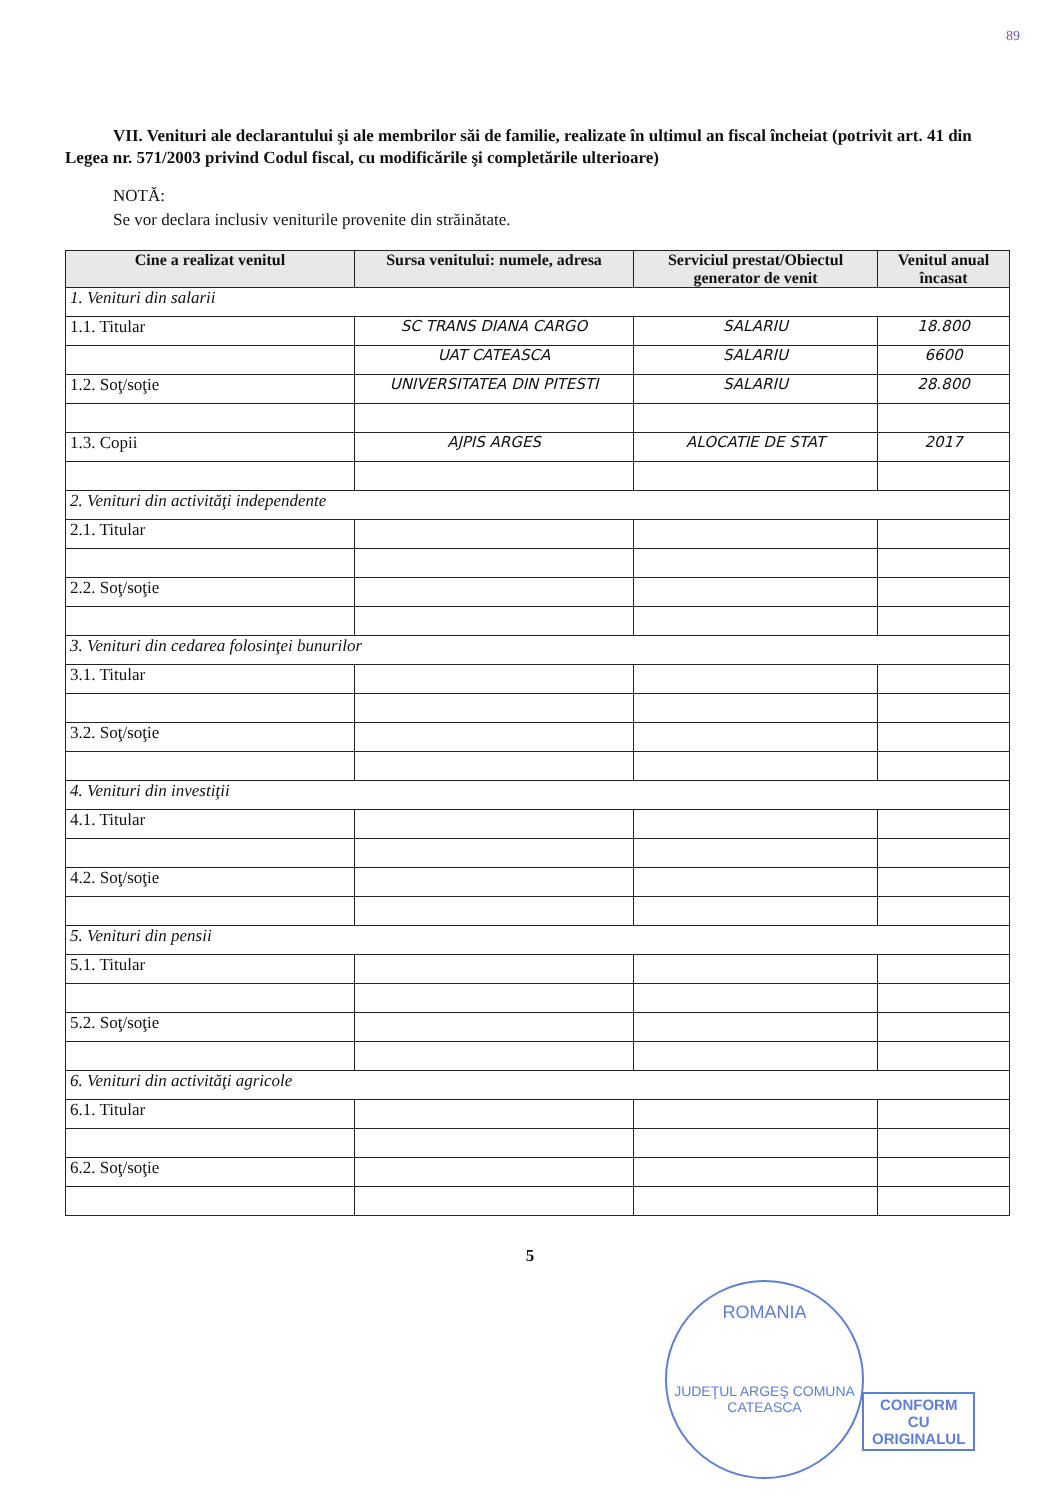89
VII. Venituri ale declarantului şi ale membrilor săi de familie, realizate în ultimul an fiscal încheiat (potrivit art. 41 din Legea nr. 571/2003 privind Codul fiscal, cu modificările şi completările ulterioare)
NOTĂ:
Se vor declara inclusiv veniturile provenite din străinătate.
| Cine a realizat venitul | Sursa venitului: numele, adresa | Serviciul prestat/Obiectul generator de venit | Venitul anual încasat |
| --- | --- | --- | --- |
| 1. Venituri din salarii | | | |
| 1.1. Titular | SC TRANS DIANA CARGO | SALARIU | 18.800 |
| | UAT CATEASCA | SALARIU | 6600 |
| 1.2. Soţ/soţie | UNIVERSITATEA DIN PITESTI | SALARIU | 28.800 |
| 1.3. Copii | AJPIS ARGES | ALOCATIE DE STAT | 2017 |
| 2. Venituri din activităţi independente | | | |
| 2.1. Titular | | | |
| 2.2. Soţ/soţie | | | |
| 3. Venituri din cedarea folosinţei bunurilor | | | |
| 3.1. Titular | | | |
| 3.2. Soţ/soţie | | | |
| 4. Venituri din investiţii | | | |
| 4.1. Titular | | | |
| 4.2. Soţ/soţie | | | |
| 5. Venituri din pensii | | | |
| 5.1. Titular | | | |
| 5.2. Soţ/soţie | | | |
| 6. Venituri din activităţi agricole | | | |
| 6.1. Titular | | | |
| 6.2. Soţ/soţie | | | |
5
ROMANIA
JUDEŢUL ARGEŞ COMUNA CATEASCA
CONFORM
CU
ORIGINALUL